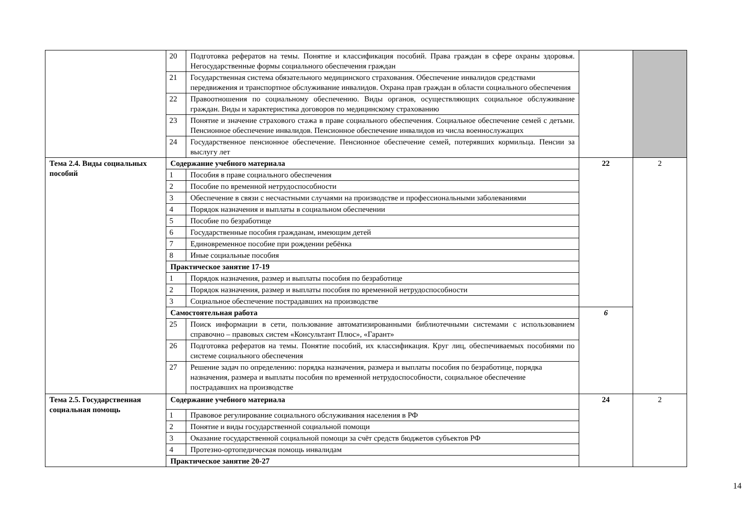| | 20 | Подготовка рефератов на темы. Понятие и классификация пособий. Права граждан в сфере охраны здоровья. Негосударственные формы социального обеспечения граждан | | |
| | 21 | Государственная система обязательного медицинского страхования. Обеспечение инвалидов средствами передвижения и транспортное обслуживание инвалидов. Охрана прав граждан в области социального обеспечения | | |
| | 22 | Правоотношения по социальному обеспечению. Виды органов, осуществляющих социальное обслуживание граждан. Виды и характеристика договоров по медицинскому страхованию | | |
| | 23 | Понятие и значение страхового стажа в праве социального обеспечения. Социальное обеспечение семей с детьми. Пенсионное обеспечение инвалидов. Пенсионное обеспечение инвалидов из числа военнослужащих | | |
| | 24 | Государственное пенсионное обеспечение. Пенсионное обеспечение семей, потерявших кормильца. Пенсии за выслугу лет | | |
| Тема 2.4. Виды социальных пособий | Содержание учебного материала | | 22 | 2 |
| | 1 | Пособия в праве социального обеспечения | | |
| | 2 | Пособие по временной нетрудоспособности | | |
| | 3 | Обеспечение в связи с несчастными случаями на производстве и профессиональными заболеваниями | | |
| | 4 | Порядок назначения и выплаты в социальном обеспечении | | |
| | 5 | Пособие по безработице | | |
| | 6 | Государственные пособия гражданам, имеющим детей | | |
| | 7 | Единовременное пособие при рождении ребёнка | | |
| | 8 | Иные социальные пособия | | |
| | Практическое занятие 17-19 | | | |
| | 1 | Порядок назначения, размер и выплаты пособия по безработице | | |
| | 2 | Порядок назначения, размер и выплаты пособия по временной нетрудоспособности | | |
| | 3 | Социальное обеспечение пострадавших на производстве | | |
| | Самостоятельная работа | | 6 | |
| | 25 | Поиск информации в сети, пользование автоматизированными библиотечными системами с использованием справочно – правовых систем «Консультант Плюс», «Гарант» | | |
| | 26 | Подготовка рефератов на темы. Понятие пособий, их классификация. Круг лиц, обеспечиваемых пособиями по системе социального обеспечения | | |
| | 27 | Решение задач по определению: порядка назначения, размера и выплаты пособия по безработице, порядка назначения, размера и выплаты пособия по временной нетрудоспособности, социальное обеспечение пострадавших на производстве | | |
| Тема 2.5. Государственная социальная помощь | Содержание учебного материала | | 24 | 2 |
| | 1 | Правовое регулирование социального обслуживания населения в РФ | | |
| | 2 | Понятие и виды государственной социальной помощи | | |
| | 3 | Оказание государственной социальной помощи за счёт средств бюджетов субъектов РФ | | |
| | 4 | Протезно-ортопедическая помощь инвалидам | | |
| | Практическое занятие 20-27 | | | |
14